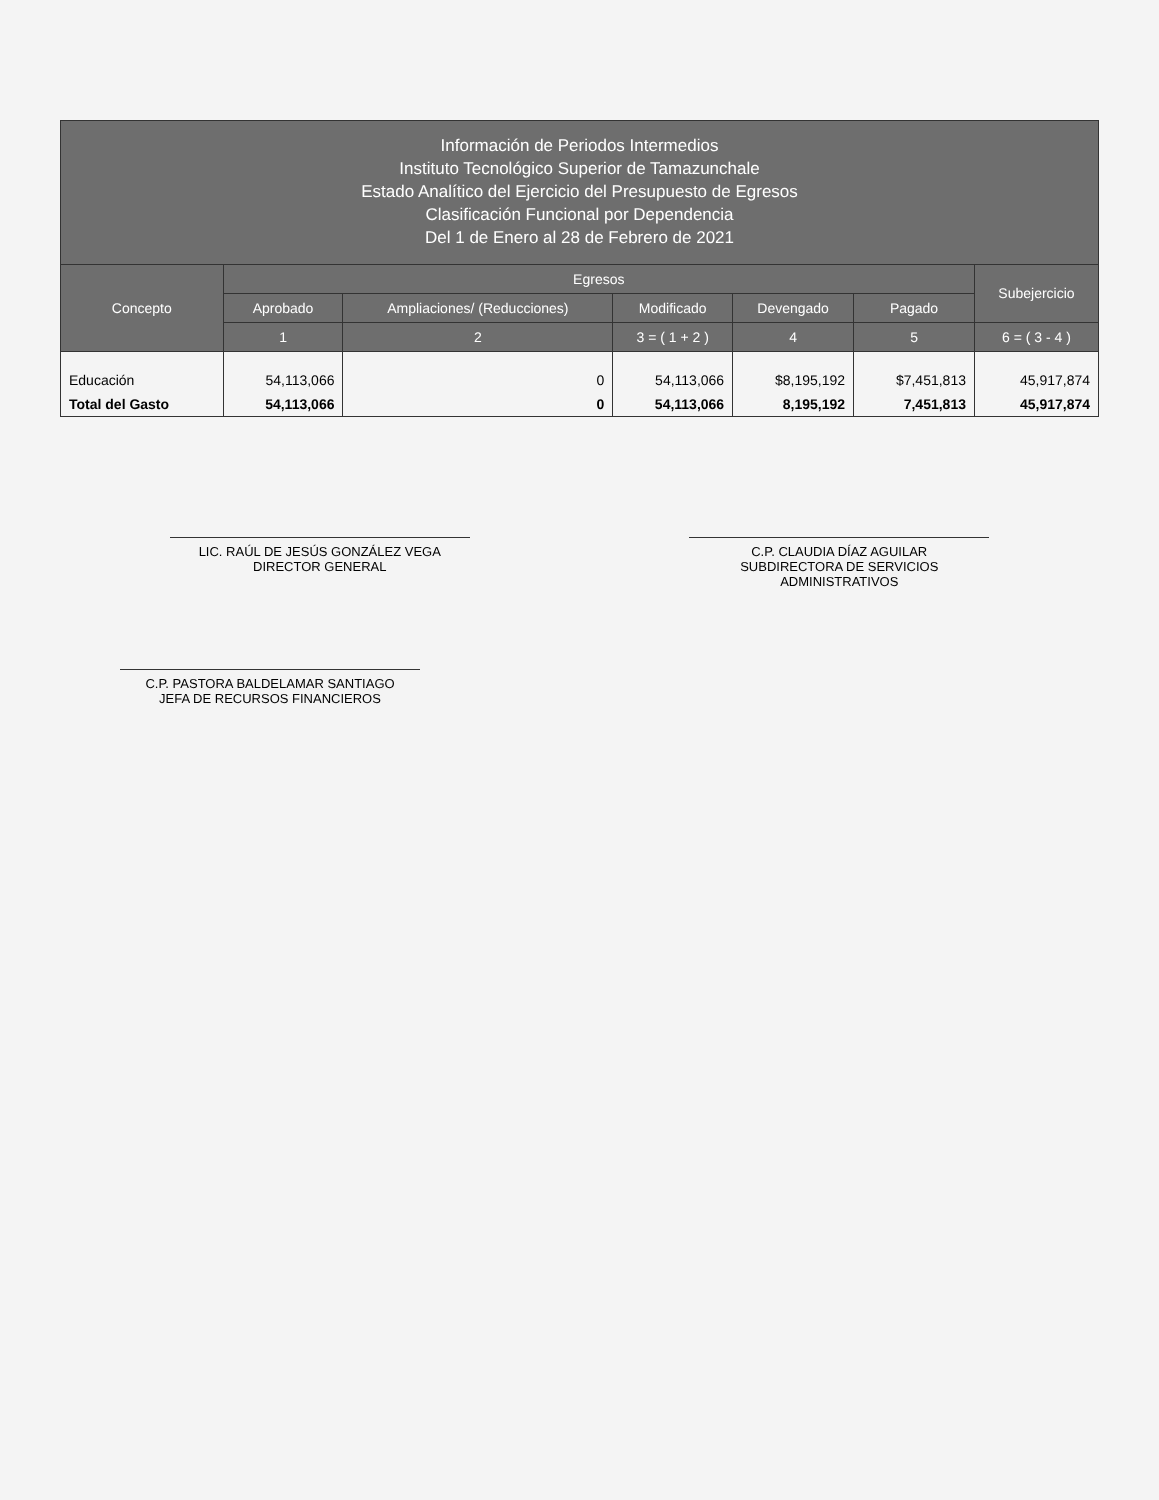| Información de Periodos Intermedios Instituto Tecnológico Superior de Tamazunchale Estado Analítico del Ejercicio del Presupuesto de Egresos Clasificación Funcional por Dependencia Del 1 de Enero al 28 de Febrero de 2021 | | | | | | |
| --- | --- | --- | --- | --- | --- | --- |
| Concepto | Egresos | | | | | Subejercicio |
| | Aprobado | Ampliaciones/ (Reducciones) | Modificado | Devengado | Pagado | |
| | 1 | 2 | 3 = ( 1 + 2 ) | 4 | 5 | 6 = ( 3 - 4 ) |
| Educación | 54,113,066 | 0 | 54,113,066 | $8,195,192 | $7,451,813 | 45,917,874 |
| Total del Gasto | 54,113,066 | 0 | 54,113,066 | 8,195,192 | 7,451,813 | 45,917,874 |
LIC. RAÚL DE JESÚS GONZÁLEZ VEGA
DIRECTOR GENERAL
C.P. CLAUDIA DÍAZ AGUILAR
SUBDIRECTORA DE SERVICIOS ADMINISTRATIVOS
C.P. PASTORA BALDELAMAR SANTIAGO
JEFA DE RECURSOS FINANCIEROS